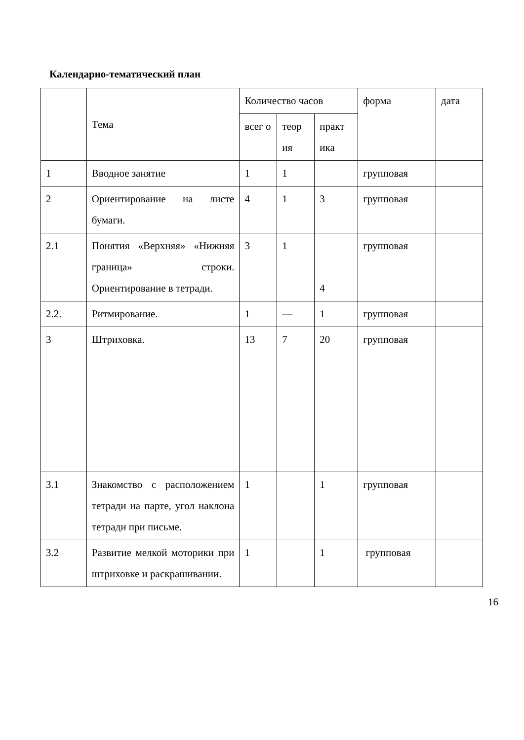Календарно-тематический план
| | Тема | Количество часов | | | форма | дата |
| | | всег о | теор ия | практ ика | | |
| 1 | Вводное занятие | 1 | 1 | | групповая | |
| 2 | Ориентирование на листе бумаги. | 4 | 1 | 3 | групповая | |
| 2.1 | Понятия «Верхняя» «Нижняя граница» строки. Ориентирование в тетради. | 3 | 1 | 4 | групповая | |
| 2.2. | Ритмирование. | 1 | — | 1 | групповая | |
| 3 | Штриховка. | 13 | 7 | 20 | групповая | |
| 3.1 | Знакомство с расположением тетради на парте, угол наклона тетради при письме. | 1 | | 1 | групповая | |
| 3.2 | Развитие мелкой моторики при штриховке и раскрашивании. | 1 | | 1 | групповая | |
16